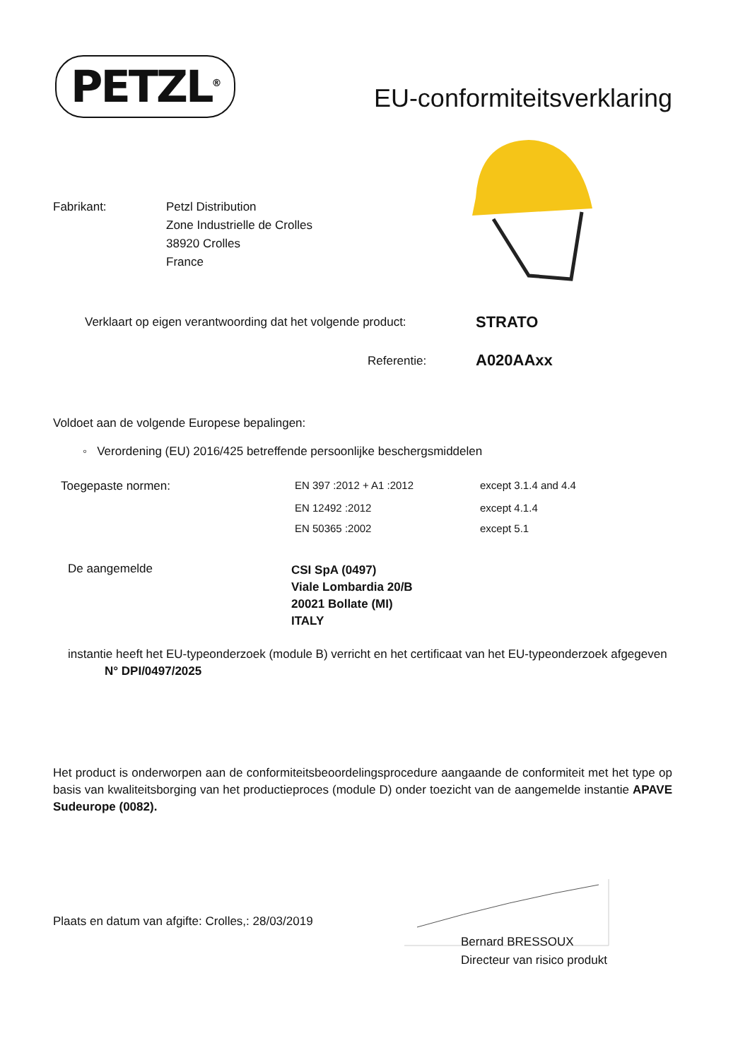PETZL<sup>®</sup>
EU-conformiteitsverklaring
Fabrikant: Petzl Distribution
Zone Industrielle de Crolles
38920 Crolles
France
Verklaart op eigen verantwoording dat het volgende product:
STRATO
Referentie: A020AAxx
Voldoet aan de volgende Europese bepalingen:
◦ Verordening (EU) 2016/425 betreffende persoonlijke beschergsmiddelen
| Toegepaste normen: | EN 397 :2012 + A1 :2012 | except 3.1.4 and 4.4 |
| | EN 12492 :2012 | except 4.1.4 |
| | EN 50365 :2002 | except 5.1 |
De aangemelde
CSI SpA (0497)
Viale Lombardia 20/B
20021 Bollate (MI)
ITALY
instantie heeft het EU-typeonderzoek (module B) verricht en het certificaat van het EU-typeonderzoek afgegeven
N° DPI/0497/2025
Het product is onderworpen aan de conformiteitsbeoordelingsprocedure aangaande de conformiteit met het type op basis van kwaliteitsborging van het productieproces (module D) onder toezicht van de aangemelde instantie APAVE Sudeurope (0082).
Plaats en datum van afgifte: Crolles,: 28/03/2019
Bernard BRESSOUX
Directeur van risico produkt